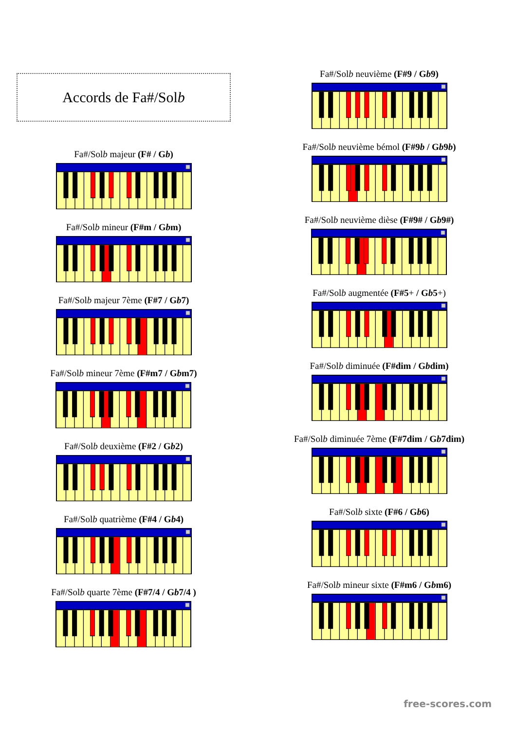Accords de Fa#/Sol b
Fa#/Solb majeur (F# / Gb)
Fa#/Solb mineur (F#m / Gbm)
Fa#/Solb majeur 7ème (F#7 / Gb7)
Fa#/Solb mineur 7ème (F#m7 / Gbm7)
Fa#/Solb deuxième (F#2 / Gb2)
Fa#/Solb quatrième (F#4 / Gb4)
Fa#/Solb quarte 7ème (F#7/4 / Gb7/4 )
Fa#/Solb neuvième (F#9 / Gb9)
Fa#/Solb neuvième bémol (F#9b / Gb9b)
Fa#/Solb neuvième dièse (F#9# / Gb9#)
Fa#/Solb augmentée (F#5+ / Gb5+)
Fa#/Solb diminuée (F#dim / Gbdim)
Fa#/Solb diminuée 7ème (F#7dim / Gb7dim)
Fa#/Solb sixte (F#6 / Gb6)
Fa#/Solb mineur sixte (F#m6 / Gbm6)
free-scores.com